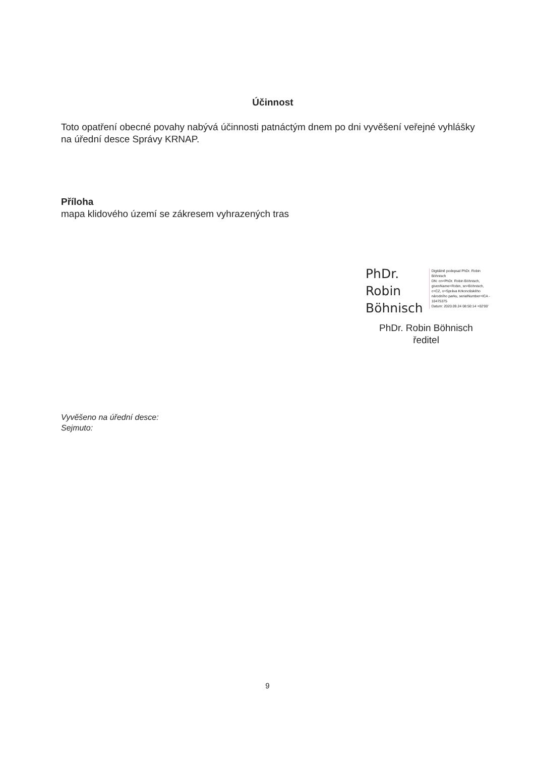Účinnost
Toto opatření obecné povahy nabývá účinnosti patnáctým dnem po dni vyvěšení veřejné vyhlášky na úřední desce Správy KRNAP.
Příloha
mapa klidového území se zákresem vyhrazených tras
PhDr.
Robin
Böhnisch
Digitálně podepsal PhDr. Robin Böhnisch
DN: cn=PhDr. Robin Böhnisch, givenName=Robin, sn=Böhnisch, c=CZ, o=Správa Krkonošského národního parku, serialNumber=ICA - 10475375
Datum: 2020.09.24 08:50:14 +02'00'
PhDr. Robin Böhnisch
ředitel
Vyvěšeno na úřední desce:
Sejmuto:
9